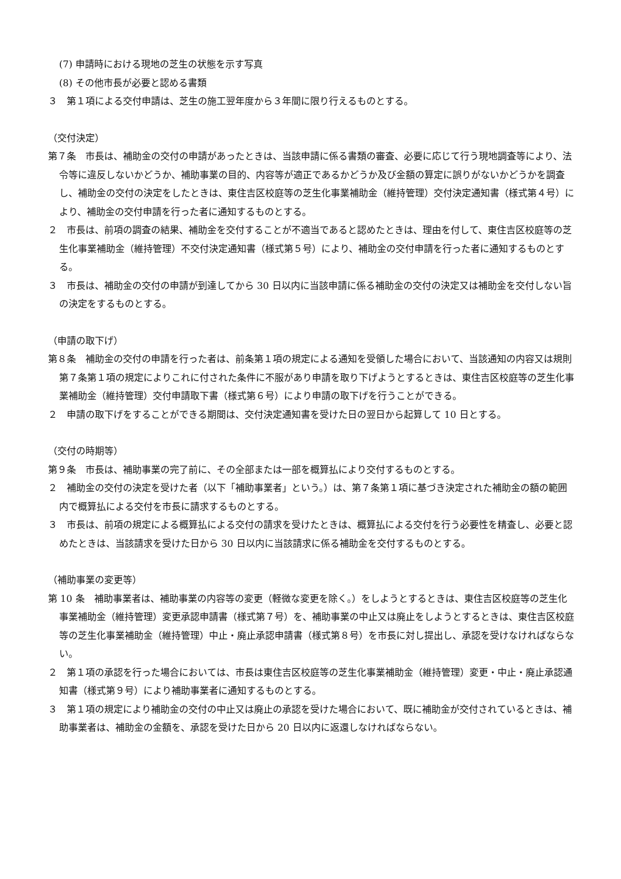(7) 申請時における現地の芝生の状態を示す写真
(8) その他市長が必要と認める書類
３　第１項による交付申請は、芝生の施工翌年度から３年間に限り行えるものとする。
（交付決定）
第７条　市長は、補助金の交付の申請があったときは、当該申請に係る書類の審査、必要に応じて行う現地調査等により、法令等に違反しないかどうか、補助事業の目的、内容等が適正であるかどうか及び金額の算定に誤りがないかどうかを調査し、補助金の交付の決定をしたときは、東住吉区校庭等の芝生化事業補助金（維持管理）交付決定通知書（様式第４号）により、補助金の交付申請を行った者に通知するものとする。
２　市長は、前項の調査の結果、補助金を交付することが不適当であると認めたときは、理由を付して、東住吉区校庭等の芝生化事業補助金（維持管理）不交付決定通知書（様式第５号）により、補助金の交付申請を行った者に通知するものとする。
３　市長は、補助金の交付の申請が到達してから 30 日以内に当該申請に係る補助金の交付の決定又は補助金を交付しない旨の決定をするものとする。
（申請の取下げ）
第８条　補助金の交付の申請を行った者は、前条第１項の規定による通知を受領した場合において、当該通知の内容又は規則第７条第１項の規定によりこれに付された条件に不服があり申請を取り下げようとするときは、東住吉区校庭等の芝生化事業補助金（維持管理）交付申請取下書（様式第６号）により申請の取下げを行うことができる。
２　申請の取下げをすることができる期間は、交付決定通知書を受けた日の翌日から起算して 10 日とする。
（交付の時期等）
第９条　市長は、補助事業の完了前に、その全部または一部を概算払により交付するものとする。
２　補助金の交付の決定を受けた者（以下「補助事業者」という。）は、第７条第１項に基づき決定された補助金の額の範囲内で概算払による交付を市長に請求するものとする。
３　市長は、前項の規定による概算払による交付の請求を受けたときは、概算払による交付を行う必要性を精査し、必要と認めたときは、当該請求を受けた日から 30 日以内に当該請求に係る補助金を交付するものとする。
（補助事業の変更等）
第 10 条　補助事業者は、補助事業の内容等の変更（軽微な変更を除く。）をしようとするときは、東住吉区校庭等の芝生化事業補助金（維持管理）変更承認申請書（様式第７号）を、補助事業の中止又は廃止をしようとするときは、東住吉区校庭等の芝生化事業補助金（維持管理）中止・廃止承認申請書（様式第８号）を市長に対し提出し、承認を受けなければならない。
２　第１項の承認を行った場合においては、市長は東住吉区校庭等の芝生化事業補助金（維持管理）変更・中止・廃止承認通知書（様式第９号）により補助事業者に通知するものとする。
３　第１項の規定により補助金の交付の中止又は廃止の承認を受けた場合において、既に補助金が交付されているときは、補助事業者は、補助金の金額を、承認を受けた日から 20 日以内に返還しなければならない。